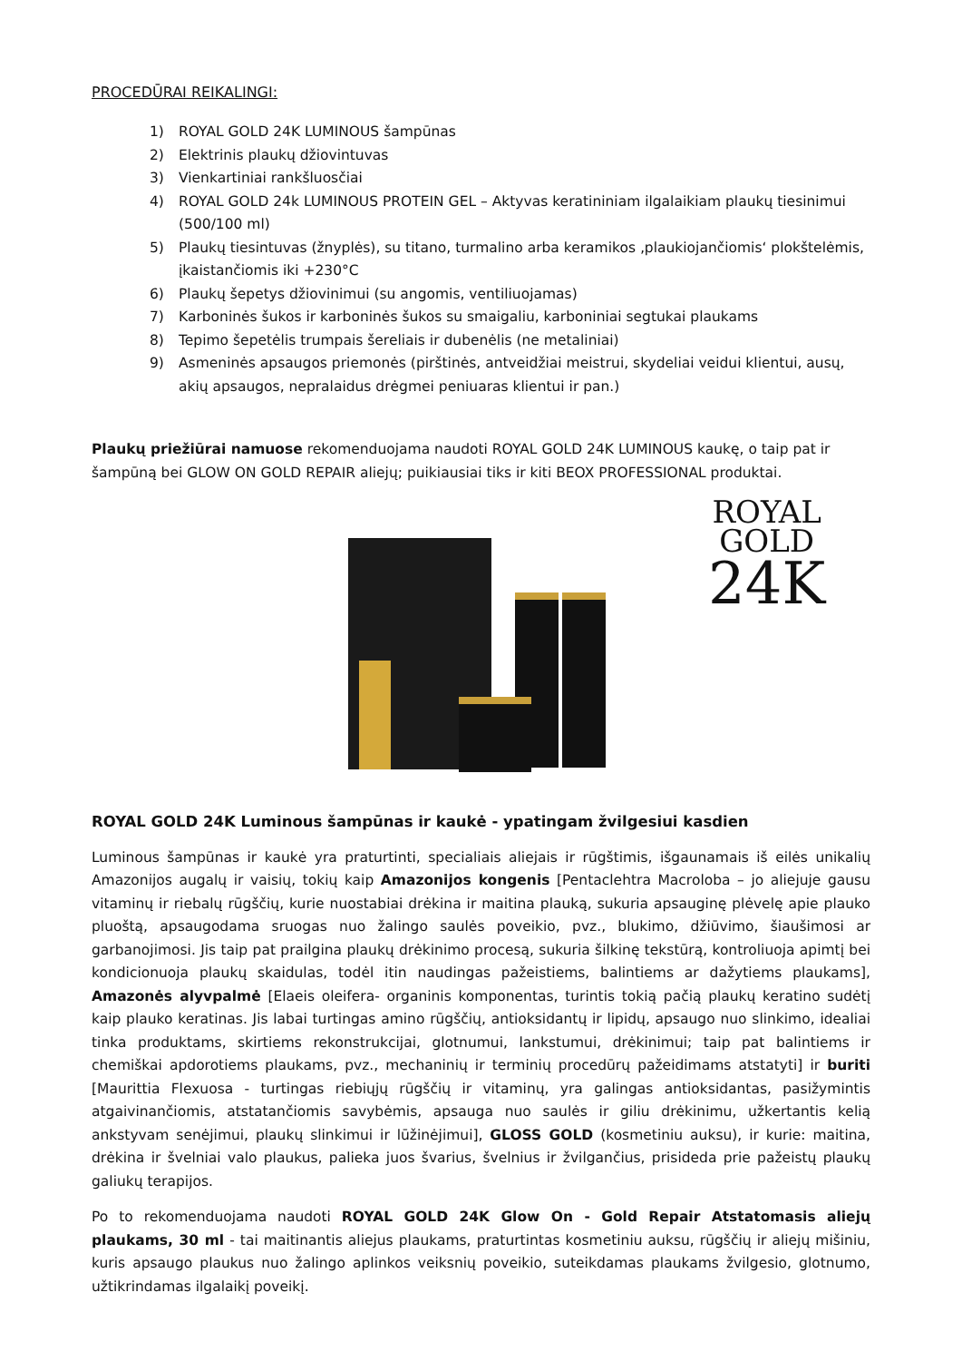PROCEDŪRAI REIKALINGI:
1) ROYAL GOLD 24K LUMINOUS šampūnas
2) Elektrinis plaukų džiovintuvas
3) Vienkartiniai rankšluosčiai
4) ROYAL GOLD 24k LUMINOUS PROTEIN GEL – Aktyvas keratininiam ilgalaikiam plaukų tiesinimui (500/100 ml)
5) Plaukų tiesintuvas (žnyplės), su titano, turmalino arba keramikos ‚plaukiojančiomis‘ plokštelėmis, įkaistančiomis iki +230°C
6) Plaukų šepetys džiovinimui (su angomis, ventiliuojamas)
7) Karboninės šukos ir karboninės šukos su smaigaliu, karboniniai segtukai plaukams
8) Tepimo šepetėlis trumpais šereliais ir dubenėlis (ne metaliniai)
9) Asmeninės apsaugos priemonės (pirštinės, antveidžiai meistrui, skydeliai veidui klientui, ausų, akių apsaugos, nepralaidus drėgmei peniuaras klientui ir pan.)
Plaukų priežiūrai namuose rekomenduojama naudoti ROYAL GOLD 24K LUMINOUS kaukę, o taip pat ir šampūną bei GLOW ON GOLD REPAIR aliejų; puikiausiai tiks ir kiti BEOX PROFESSIONAL produktai.
ROYAL
GOLD
24K
ROYAL GOLD 24K Luminous šampūnas ir kaukė - ypatingam žvilgesiui kasdien
Luminous šampūnas ir kaukė yra praturtinti, specialiais aliejais ir rūgštimis, išgaunamais iš eilės unikalių Amazonijos augalų ir vaisių, tokių kaip Amazonijos kongenis [Pentaclehtra Macroloba – jo aliejuje gausu vitaminų ir riebalų rūgščių, kurie nuostabiai drėkina ir maitina plauką, sukuria apsauginę plėvelę apie plauko pluoštą, apsaugodama sruogas nuo žalingo saulės poveikio, pvz., blukimo, džiūvimo, šiaušimosi ar garbanojimosi. Jis taip pat prailgina plaukų drėkinimo procesą, sukuria šilkinę tekstūrą, kontroliuoja apimtį bei kondicionuoja plaukų skaidulas, todėl itin naudingas pažeistiems, balintiems ar dažytiems plaukams], Amazonės alyvpalmė [Elaeis oleifera- organinis komponentas, turintis tokią pačią plaukų keratino sudėtį kaip plauko keratinas. Jis labai turtingas amino rūgščių, antioksidantų ir lipidų, apsaugo nuo slinkimo, idealiai tinka produktams, skirtiems rekonstrukcijai, glotnumui, lankstumui, drėkinimui; taip pat balintiems ir chemiškai apdorotiems plaukams, pvz., mechaninių ir terminių procedūrų pažeidimams atstatyti] ir buriti [Maurittia Flexuosa - turtingas riebiųjų rūgščių ir vitaminų, yra galingas antioksidantas, pasižymintis atgaivinančiomis, atstatančiomis savybėmis, apsauga nuo saulės ir giliu drėkinimu, užkertantis kelią ankstyvam senėjimui, plaukų slinkimui ir lūžinėjimui], GLOSS GOLD (kosmetiniu auksu), ir kurie: maitina, drėkina ir švelniai valo plaukus, palieka juos švarius, švelnius ir žvilgančius, prisideda prie pažeistų plaukų galiukų terapijos.
Po to rekomenduojama naudoti ROYAL GOLD 24K Glow On - Gold Repair Atstatomasis aliejų plaukams, 30 ml - tai maitinantis aliejus plaukams, praturtintas kosmetiniu auksu, rūgščių ir aliejų mišiniu, kuris apsaugo plaukus nuo žalingo aplinkos veiksnių poveikio, suteikdamas plaukams žvilgesio, glotnumo, užtikrindamas ilgalaikį poveikį.